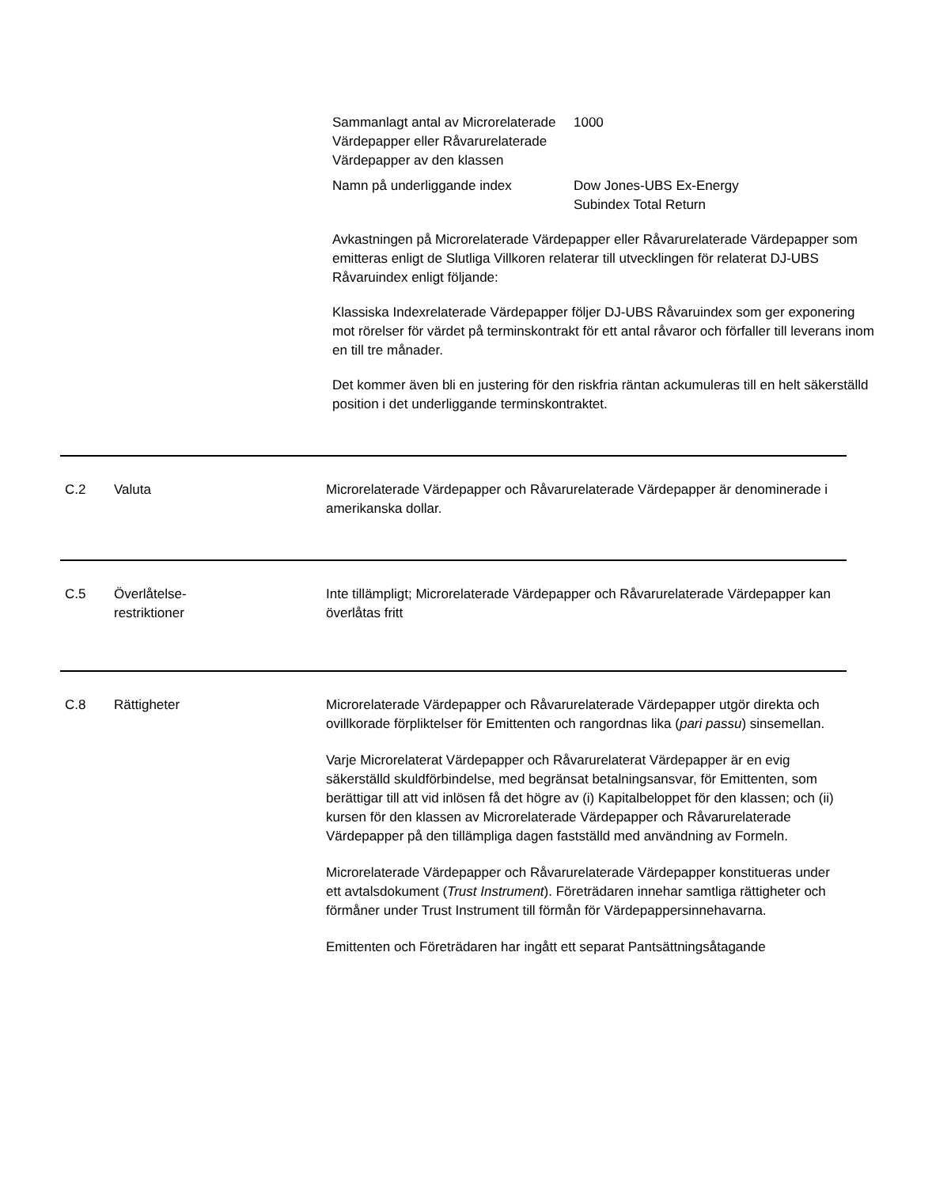| Sammanlagt antal av Microrelaterade Värdepapper eller Råvarurelaterade Värdepapper av den klassen | 1000 |
| Namn på underliggande index | Dow Jones-UBS Ex-Energy Subindex Total Return |
Avkastningen på Microrelaterade Värdepapper eller Råvarurelaterade Värdepapper som emitteras enligt de Slutliga Villkoren relaterar till utvecklingen för relaterat DJ-UBS Råvaruindex enligt följande:
Klassiska Indexrelaterade Värdepapper följer DJ-UBS Råvaruindex som ger exponering mot rörelser för värdet på terminskontrakt för ett antal råvaror och förfaller till leverans inom en till tre månader.
Det kommer även bli en justering för den riskfria räntan ackumuleras till en helt säkerställd position i det underliggande terminskontraktet.
C.2 Valuta Microrelaterade Värdepapper och Råvarurelaterade Värdepapper är denominerade i amerikanska dollar.
C.5 Överlåtelse-
restriktioner
Inte tillämpligt; Microrelaterade Värdepapper och Råvarurelaterade Värdepapper kan överlåtas fritt
C.8 Rättigheter Microrelaterade Värdepapper och Råvarurelaterade Värdepapper utgör direkta och ovillkorade förpliktelser för Emittenten och rangordnas lika (pari passu) sinsemellan.
Varje Microrelaterat Värdepapper och Råvarurelaterat Värdepapper är en evig säkerställd skuldförbindelse, med begränsat betalningsansvar, för Emittenten, som berättigar till att vid inlösen få det högre av (i) Kapitalbeloppet för den klassen; och (ii) kursen för den klassen av Microrelaterade Värdepapper och Råvarurelaterade Värdepapper på den tillämpliga dagen fastställd med användning av Formeln.
Microrelaterade Värdepapper och Råvarurelaterade Värdepapper konstitueras under ett avtalsdokument (Trust Instrument). Företrädaren innehar samtliga rättigheter och förmåner under Trust Instrument till förmån för Värdepappersinnehavarna.
Emittenten och Företrädaren har ingått ett separat Pantsättningsåtagande